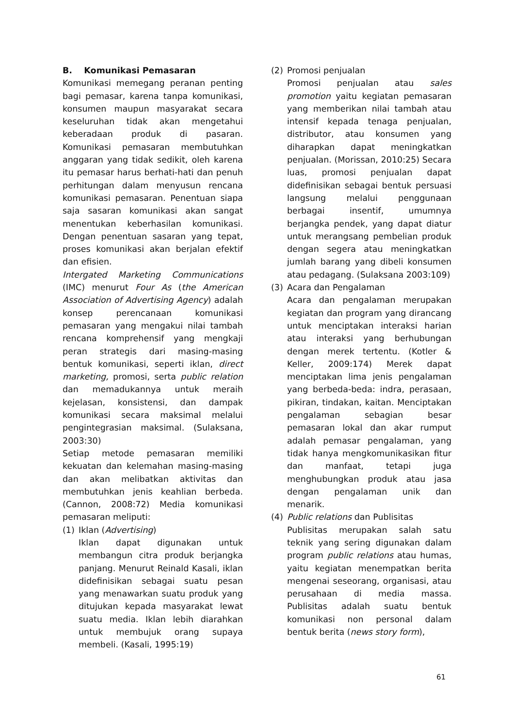B. Komunikasi Pemasaran
Komunikasi memegang peranan penting bagi pemasar, karena tanpa komunikasi, konsumen maupun masyarakat secara keseluruhan tidak akan mengetahui keberadaan produk di pasaran. Komunikasi pemasaran membutuhkan anggaran yang tidak sedikit, oleh karena itu pemasar harus berhati-hati dan penuh perhitungan dalam menyusun rencana komunikasi pemasaran. Penentuan siapa saja sasaran komunikasi akan sangat menentukan keberhasilan komunikasi. Dengan penentuan sasaran yang tepat, proses komunikasi akan berjalan efektif dan efisien.
Intergated Marketing Communications (IMC) menurut Four As (the American Association of Advertising Agency) adalah konsep perencanaan komunikasi pemasaran yang mengakui nilai tambah rencana komprehensif yang mengkaji peran strategis dari masing-masing bentuk komunikasi, seperti iklan, direct marketing, promosi, serta public relation dan memadukannya untuk meraih kejelasan, konsistensi, dan dampak komunikasi secara maksimal melalui pengintegrasian maksimal. (Sulaksana, 2003:30)
Setiap metode pemasaran memiliki kekuatan dan kelemahan masing-masing dan akan melibatkan aktivitas dan membutuhkan jenis keahlian berbeda. (Cannon, 2008:72) Media komunikasi pemasaran meliputi:
(1) Iklan (Advertising)
Iklan dapat digunakan untuk membangun citra produk berjangka panjang. Menurut Reinald Kasali, iklan didefinisikan sebagai suatu pesan yang menawarkan suatu produk yang ditujukan kepada masyarakat lewat suatu media. Iklan lebih diarahkan untuk membujuk orang supaya membeli. (Kasali, 1995:19)
(2) Promosi penjualan
Promosi penjualan atau sales promotion yaitu kegiatan pemasaran yang memberikan nilai tambah atau intensif kepada tenaga penjualan, distributor, atau konsumen yang diharapkan dapat meningkatkan penjualan. (Morissan, 2010:25) Secara luas, promosi penjualan dapat didefinisikan sebagai bentuk persuasi langsung melalui penggunaan berbagai insentif, umumnya berjangka pendek, yang dapat diatur untuk merangsang pembelian produk dengan segera atau meningkatkan jumlah barang yang dibeli konsumen atau pedagang. (Sulaksana 2003:109)
(3) Acara dan Pengalaman
Acara dan pengalaman merupakan kegiatan dan program yang dirancang untuk menciptakan interaksi harian atau interaksi yang berhubungan dengan merek tertentu. (Kotler & Keller, 2009:174) Merek dapat menciptakan lima jenis pengalaman yang berbeda-beda: indra, perasaan, pikiran, tindakan, kaitan. Menciptakan pengalaman sebagian besar pemasaran lokal dan akar rumput adalah pemasar pengalaman, yang tidak hanya mengkomunikasikan fitur dan manfaat, tetapi juga menghubungkan produk atau jasa dengan pengalaman unik dan menarik.
(4) Public relations dan Publisitas
Publisitas merupakan salah satu teknik yang sering digunakan dalam program public relations atau humas, yaitu kegiatan menempatkan berita mengenai seseorang, organisasi, atau perusahaan di media massa. Publisitas adalah suatu bentuk komunikasi non personal dalam bentuk berita (news story form),
61